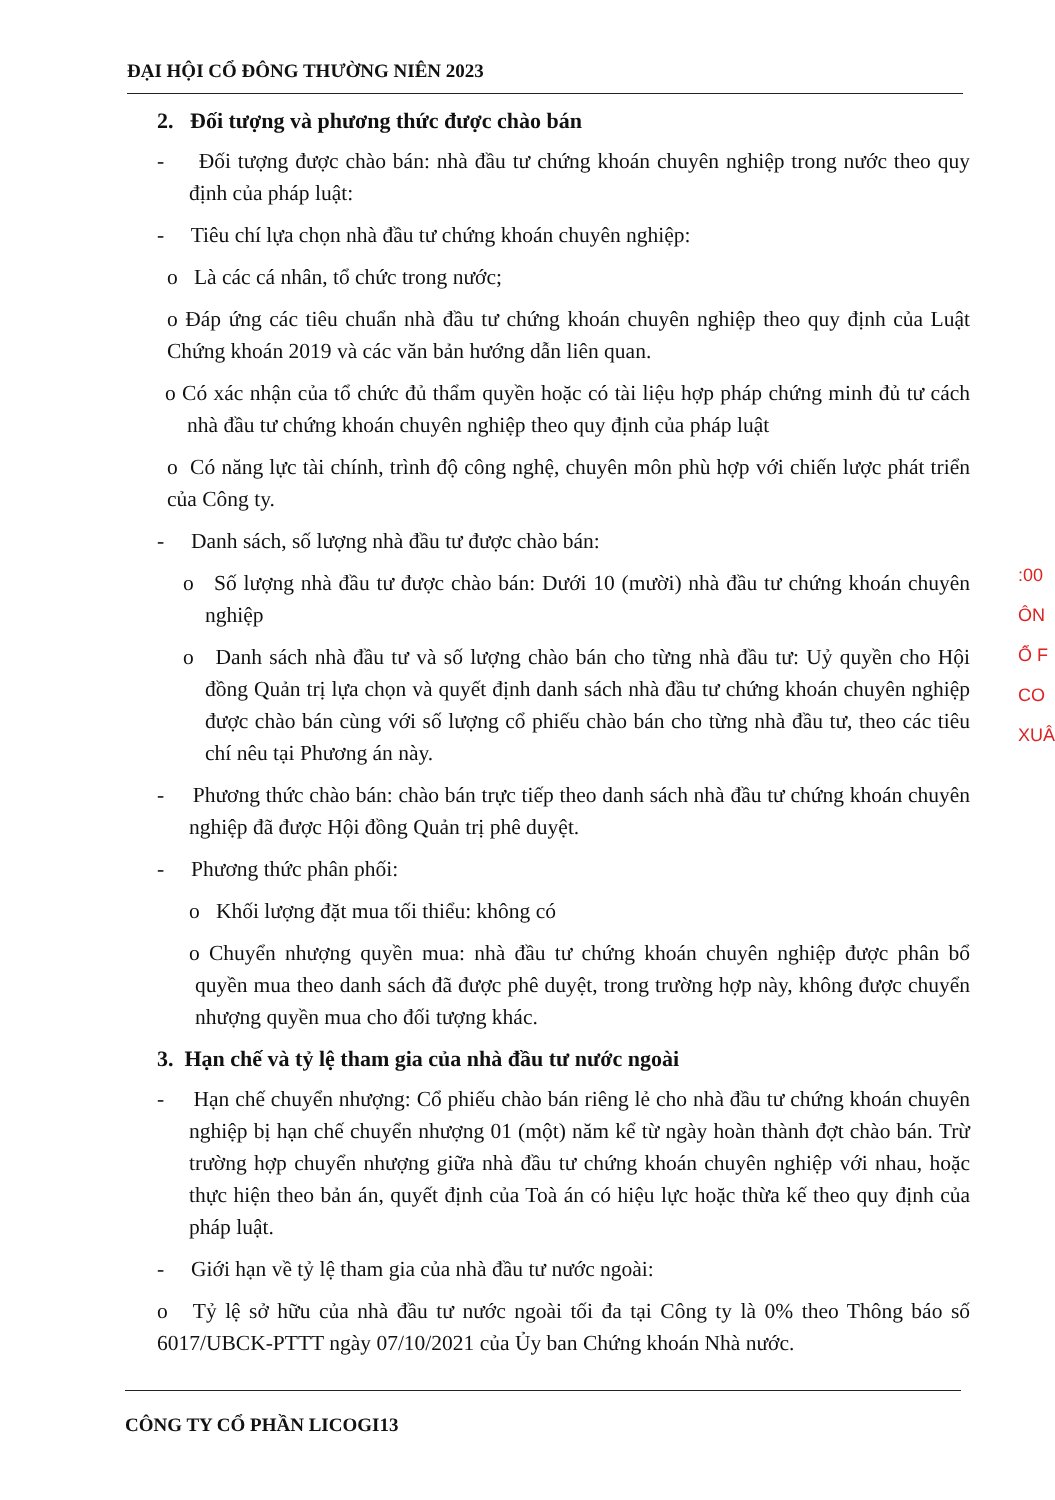ĐẠI HỘI CỔ ĐÔNG THƯỜNG NIÊN 2023
2. Đối tượng và phương thức được chào bán
- Đối tượng được chào bán: nhà đầu tư chứng khoán chuyên nghiệp trong nước theo quy định của pháp luật:
- Tiêu chí lựa chọn nhà đầu tư chứng khoán chuyên nghiệp:
o Là các cá nhân, tổ chức trong nước;
o Đáp ứng các tiêu chuẩn nhà đầu tư chứng khoán chuyên nghiệp theo quy định của Luật Chứng khoán 2019 và các văn bản hướng dẫn liên quan.
o Có xác nhận của tổ chức đủ thẩm quyền hoặc có tài liệu hợp pháp chứng minh đủ tư cách nhà đầu tư chứng khoán chuyên nghiệp theo quy định của pháp luật
o Có năng lực tài chính, trình độ công nghệ, chuyên môn phù hợp với chiến lược phát triển của Công ty.
- Danh sách, số lượng nhà đầu tư được chào bán:
o Số lượng nhà đầu tư được chào bán: Dưới 10 (mười) nhà đầu tư chứng khoán chuyên nghiệp
o Danh sách nhà đầu tư và số lượng chào bán cho từng nhà đầu tư: Uỷ quyền cho Hội đồng Quản trị lựa chọn và quyết định danh sách nhà đầu tư chứng khoán chuyên nghiệp được chào bán cùng với số lượng cổ phiếu chào bán cho từng nhà đầu tư, theo các tiêu chí nêu tại Phương án này.
- Phương thức chào bán: chào bán trực tiếp theo danh sách nhà đầu tư chứng khoán chuyên nghiệp đã được Hội đồng Quản trị phê duyệt.
- Phương thức phân phối:
o Khối lượng đặt mua tối thiểu: không có
o Chuyển nhượng quyền mua: nhà đầu tư chứng khoán chuyên nghiệp được phân bổ quyền mua theo danh sách đã được phê duyệt, trong trường hợp này, không được chuyển nhượng quyền mua cho đối tượng khác.
3. Hạn chế và tỷ lệ tham gia của nhà đầu tư nước ngoài
- Hạn chế chuyển nhượng: Cổ phiếu chào bán riêng lẻ cho nhà đầu tư chứng khoán chuyên nghiệp bị hạn chế chuyển nhượng 01 (một) năm kể từ ngày hoàn thành đợt chào bán. Trừ trường hợp chuyển nhượng giữa nhà đầu tư chứng khoán chuyên nghiệp với nhau, hoặc thực hiện theo bản án, quyết định của Toà án có hiệu lực hoặc thừa kế theo quy định của pháp luật.
- Giới hạn về tỷ lệ tham gia của nhà đầu tư nước ngoài:
o Tỷ lệ sở hữu của nhà đầu tư nước ngoài tối đa tại Công ty là 0% theo Thông báo số 6017/UBCK-PTTT ngày 07/10/2021 của Ủy ban Chứng khoán Nhà nước.
CÔNG TY CỔ PHẦN LICOGI13
:00
ÔN
Ổ F
CO
XUÂ